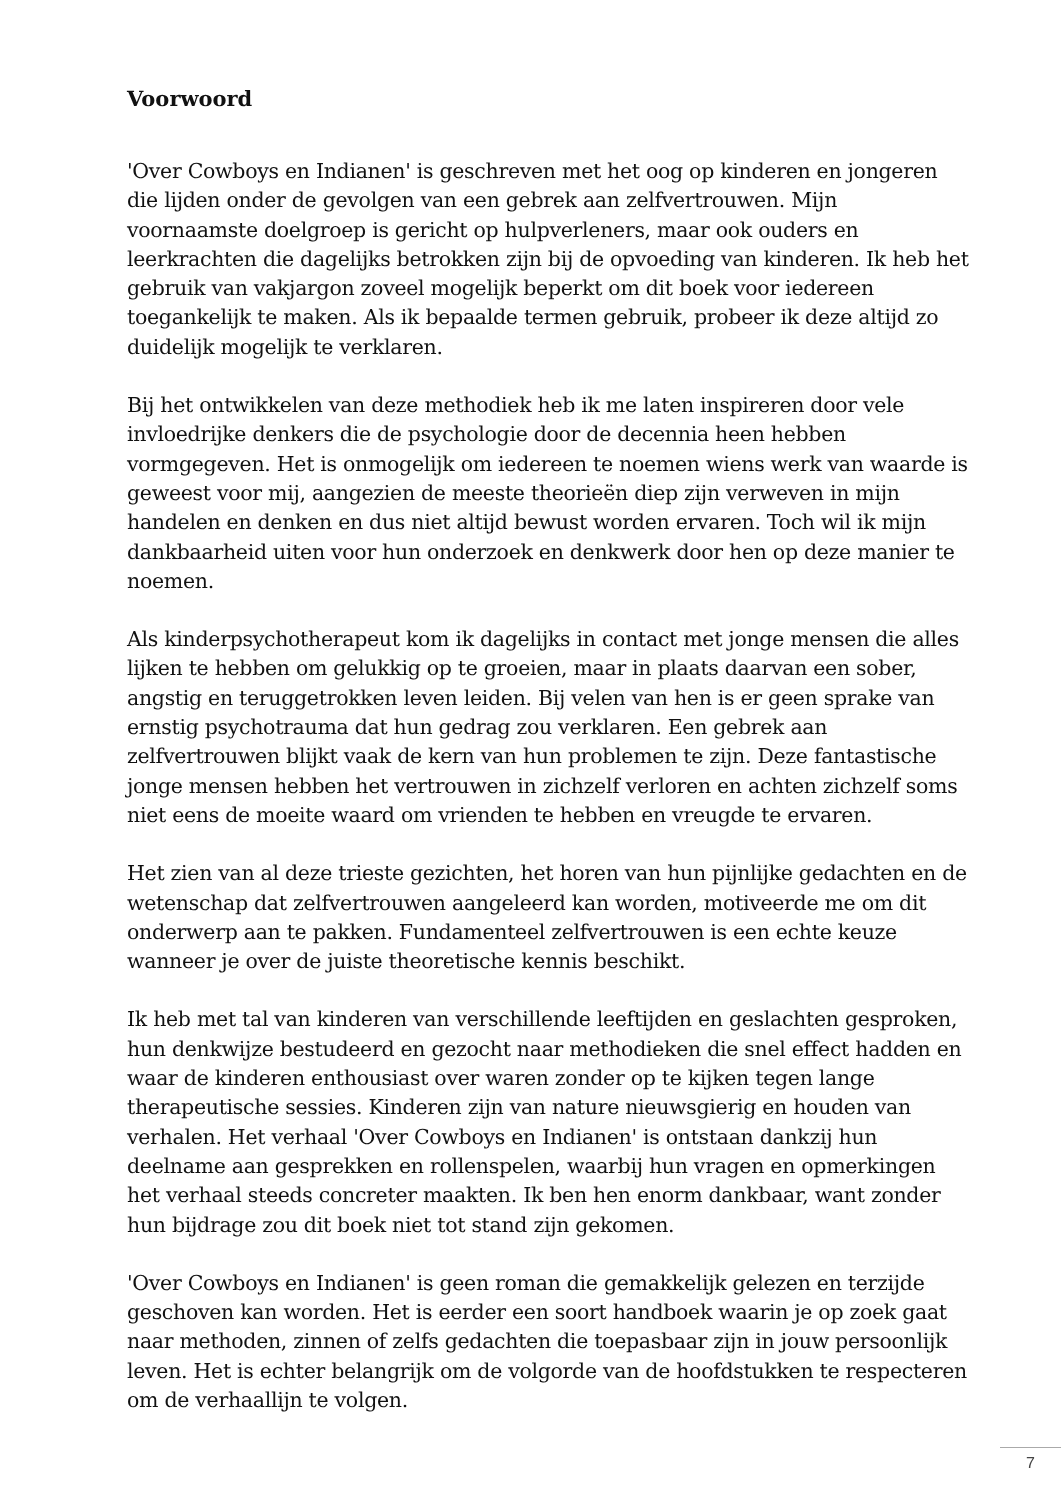Voorwoord
'Over Cowboys en Indianen' is geschreven met het oog op kinderen en jongeren die lijden onder de gevolgen van een gebrek aan zelfvertrouwen. Mijn voornaamste doelgroep is gericht op hulpverleners, maar ook ouders en leerkrachten die dagelijks betrokken zijn bij de opvoeding van kinderen. Ik heb het gebruik van vakjargon zoveel mogelijk beperkt om dit boek voor iedereen toegankelijk te maken. Als ik bepaalde termen gebruik, probeer ik deze altijd zo duidelijk mogelijk te verklaren.
Bij het ontwikkelen van deze methodiek heb ik me laten inspireren door vele invloedrijke denkers die de psychologie door de decennia heen hebben vormgegeven. Het is onmogelijk om iedereen te noemen wiens werk van waarde is geweest voor mij, aangezien de meeste theorieën diep zijn verweven in mijn handelen en denken en dus niet altijd bewust worden ervaren. Toch wil ik mijn dankbaarheid uiten voor hun onderzoek en denkwerk door hen op deze manier te noemen.
Als kinderpsychotherapeut kom ik dagelijks in contact met jonge mensen die alles lijken te hebben om gelukkig op te groeien, maar in plaats daarvan een sober, angstig en teruggetrokken leven leiden. Bij velen van hen is er geen sprake van ernstig psychotrauma dat hun gedrag zou verklaren. Een gebrek aan zelfvertrouwen blijkt vaak de kern van hun problemen te zijn. Deze fantastische jonge mensen hebben het vertrouwen in zichzelf verloren en achten zichzelf soms niet eens de moeite waard om vrienden te hebben en vreugde te ervaren.
Het zien van al deze trieste gezichten, het horen van hun pijnlijke gedachten en de wetenschap dat zelfvertrouwen aangeleerd kan worden, motiveerde me om dit onderwerp aan te pakken. Fundamenteel zelfvertrouwen is een echte keuze wanneer je over de juiste theoretische kennis beschikt.
Ik heb met tal van kinderen van verschillende leeftijden en geslachten gesproken, hun denkwijze bestudeerd en gezocht naar methodieken die snel effect hadden en waar de kinderen enthousiast over waren zonder op te kijken tegen lange therapeutische sessies. Kinderen zijn van nature nieuwsgierig en houden van verhalen. Het verhaal 'Over Cowboys en Indianen' is ontstaan dankzij hun deelname aan gesprekken en rollenspelen, waarbij hun vragen en opmerkingen het verhaal steeds concreter maakten. Ik ben hen enorm dankbaar, want zonder hun bijdrage zou dit boek niet tot stand zijn gekomen.
'Over Cowboys en Indianen' is geen roman die gemakkelijk gelezen en terzijde geschoven kan worden. Het is eerder een soort handboek waarin je op zoek gaat naar methoden, zinnen of zelfs gedachten die toepasbaar zijn in jouw persoonlijk leven. Het is echter belangrijk om de volgorde van de hoofdstukken te respecteren om de verhaallijn te volgen.
7